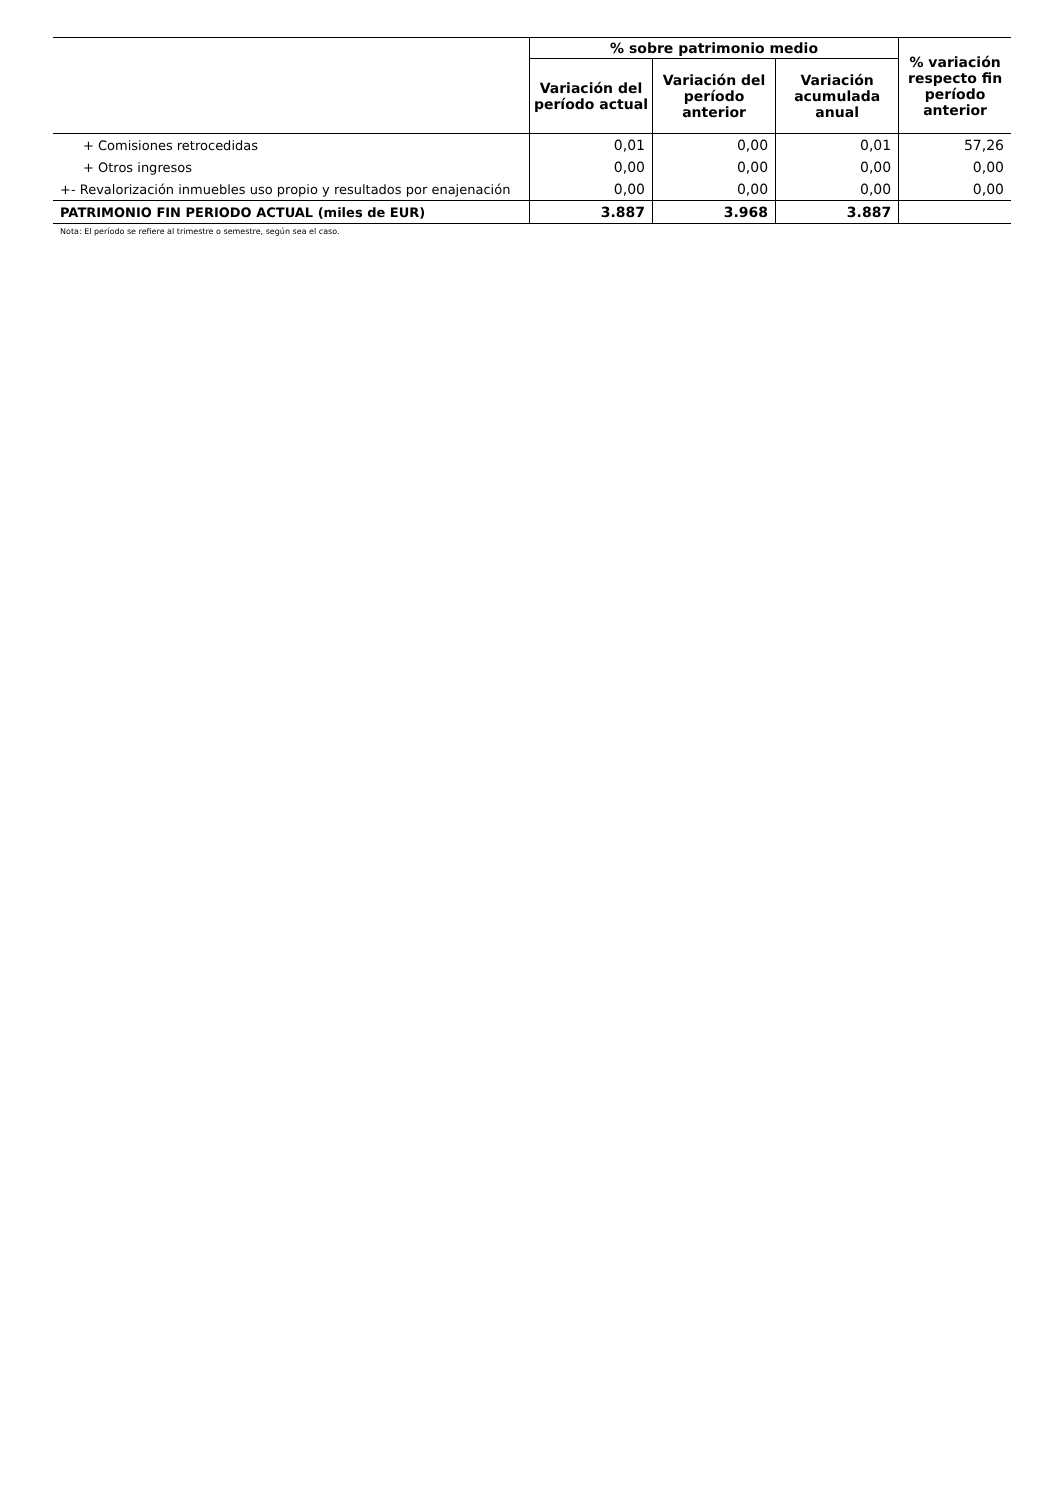| | % sobre patrimonio medio | | | % variación respecto fin período anterior |
| | Variación del período actual | Variación del período anterior | Variación acumulada anual | |
| + Comisiones retrocedidas | 0,01 | 0,00 | 0,01 | 57,26 |
| + Otros ingresos | 0,00 | 0,00 | 0,00 | 0,00 |
| +- Revalorización inmuebles uso propio y resultados por enajenación | 0,00 | 0,00 | 0,00 | 0,00 |
| PATRIMONIO FIN PERIODO ACTUAL (miles de EUR) | 3.887 | 3.968 | 3.887 | |
Nota: El período se refiere al trimestre o semestre, según sea el caso.